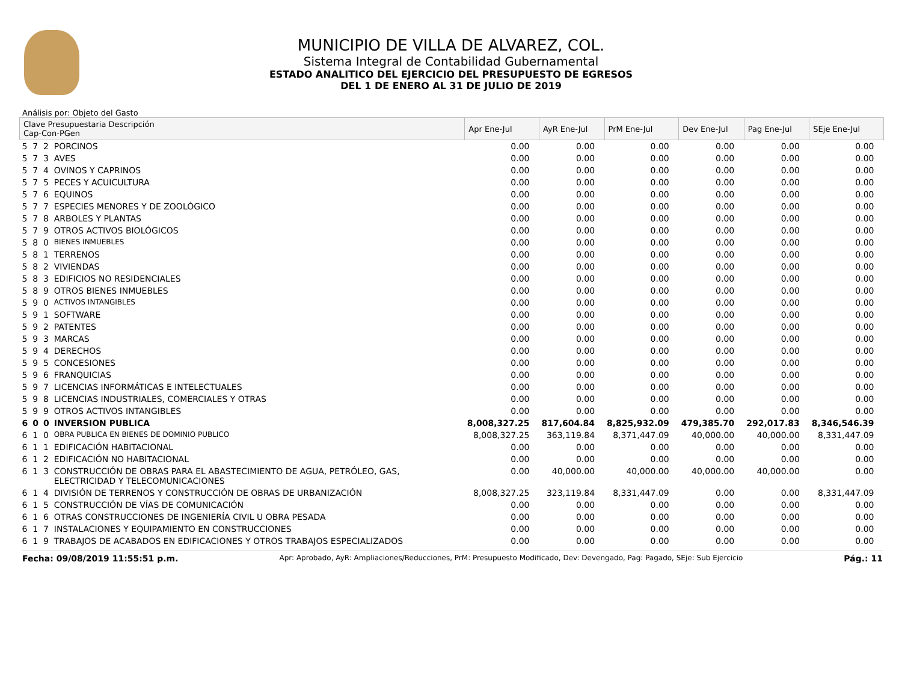MUNICIPIO DE VILLA DE ALVAREZ, COL.
Sistema Integral de Contabilidad Gubernamental
ESTADO ANALITICO DEL EJERCICIO DEL PRESUPUESTO DE EGRESOS
DEL 1 DE ENERO AL 31 DE JULIO DE 2019
Análisis por: Objeto del Gasto
| Clave Presupuestaria Descripción Cap-Con-PGen | | | | Apr Ene-Jul | AyR Ene-Jul | PrM Ene-Jul | Dev Ene-Jul | Pag Ene-Jul | SEje Ene-Jul |
| --- | --- | --- | --- | --- | --- | --- | --- | --- | --- |
| 5 | 7 | 2 | PORCINOS | 0.00 | 0.00 | 0.00 | 0.00 | 0.00 | 0.00 |
| 5 | 7 | 3 | AVES | 0.00 | 0.00 | 0.00 | 0.00 | 0.00 | 0.00 |
| 5 | 7 | 4 | OVINOS Y CAPRINOS | 0.00 | 0.00 | 0.00 | 0.00 | 0.00 | 0.00 |
| 5 | 7 | 5 | PECES Y ACUICULTURA | 0.00 | 0.00 | 0.00 | 0.00 | 0.00 | 0.00 |
| 5 | 7 | 6 | EQUINOS | 0.00 | 0.00 | 0.00 | 0.00 | 0.00 | 0.00 |
| 5 | 7 | 7 | ESPECIES MENORES Y DE ZOOLÓGICO | 0.00 | 0.00 | 0.00 | 0.00 | 0.00 | 0.00 |
| 5 | 7 | 8 | ARBOLES Y PLANTAS | 0.00 | 0.00 | 0.00 | 0.00 | 0.00 | 0.00 |
| 5 | 7 | 9 | OTROS ACTIVOS BIOLÓGICOS | 0.00 | 0.00 | 0.00 | 0.00 | 0.00 | 0.00 |
| 5 | 8 | 0 | BIENES INMUEBLES | 0.00 | 0.00 | 0.00 | 0.00 | 0.00 | 0.00 |
| 5 | 8 | 1 | TERRENOS | 0.00 | 0.00 | 0.00 | 0.00 | 0.00 | 0.00 |
| 5 | 8 | 2 | VIVIENDAS | 0.00 | 0.00 | 0.00 | 0.00 | 0.00 | 0.00 |
| 5 | 8 | 3 | EDIFICIOS NO RESIDENCIALES | 0.00 | 0.00 | 0.00 | 0.00 | 0.00 | 0.00 |
| 5 | 8 | 9 | OTROS BIENES INMUEBLES | 0.00 | 0.00 | 0.00 | 0.00 | 0.00 | 0.00 |
| 5 | 9 | 0 | ACTIVOS INTANGIBLES | 0.00 | 0.00 | 0.00 | 0.00 | 0.00 | 0.00 |
| 5 | 9 | 1 | SOFTWARE | 0.00 | 0.00 | 0.00 | 0.00 | 0.00 | 0.00 |
| 5 | 9 | 2 | PATENTES | 0.00 | 0.00 | 0.00 | 0.00 | 0.00 | 0.00 |
| 5 | 9 | 3 | MARCAS | 0.00 | 0.00 | 0.00 | 0.00 | 0.00 | 0.00 |
| 5 | 9 | 4 | DERECHOS | 0.00 | 0.00 | 0.00 | 0.00 | 0.00 | 0.00 |
| 5 | 9 | 5 | CONCESIONES | 0.00 | 0.00 | 0.00 | 0.00 | 0.00 | 0.00 |
| 5 | 9 | 6 | FRANQUICIAS | 0.00 | 0.00 | 0.00 | 0.00 | 0.00 | 0.00 |
| 5 | 9 | 7 | LICENCIAS INFORMÁTICAS E INTELECTUALES | 0.00 | 0.00 | 0.00 | 0.00 | 0.00 | 0.00 |
| 5 | 9 | 8 | LICENCIAS INDUSTRIALES, COMERCIALES Y OTRAS | 0.00 | 0.00 | 0.00 | 0.00 | 0.00 | 0.00 |
| 5 | 9 | 9 | OTROS ACTIVOS INTANGIBLES | 0.00 | 0.00 | 0.00 | 0.00 | 0.00 | 0.00 |
| 6 | 0 | 0 | INVERSION PUBLICA | 8,008,327.25 | 817,604.84 | 8,825,932.09 | 479,385.70 | 292,017.83 | 8,346,546.39 |
| 6 | 1 | 0 | OBRA PUBLICA EN BIENES DE DOMINIO PUBLICO | 8,008,327.25 | 363,119.84 | 8,371,447.09 | 40,000.00 | 40,000.00 | 8,331,447.09 |
| 6 | 1 | 1 | EDIFICACIÓN HABITACIONAL | 0.00 | 0.00 | 0.00 | 0.00 | 0.00 | 0.00 |
| 6 | 1 | 2 | EDIFICACIÓN NO HABITACIONAL | 0.00 | 0.00 | 0.00 | 0.00 | 0.00 | 0.00 |
| 6 | 1 | 3 | CONSTRUCCIÓN DE OBRAS PARA EL ABASTECIMIENTO DE AGUA, PETRÓLEO, GAS, ELECTRICIDAD Y TELECOMUNICACIONES | 0.00 | 40,000.00 | 40,000.00 | 40,000.00 | 40,000.00 | 0.00 |
| 6 | 1 | 4 | DIVISIÓN DE TERRENOS Y CONSTRUCCIÓN DE OBRAS DE URBANIZACIÓN | 8,008,327.25 | 323,119.84 | 8,331,447.09 | 0.00 | 0.00 | 8,331,447.09 |
| 6 | 1 | 5 | CONSTRUCCIÓN DE VÍAS DE COMUNICACIÓN | 0.00 | 0.00 | 0.00 | 0.00 | 0.00 | 0.00 |
| 6 | 1 | 6 | OTRAS CONSTRUCCIONES DE INGENIERÍA CIVIL U OBRA PESADA | 0.00 | 0.00 | 0.00 | 0.00 | 0.00 | 0.00 |
| 6 | 1 | 7 | INSTALACIONES Y EQUIPAMIENTO EN CONSTRUCCIONES | 0.00 | 0.00 | 0.00 | 0.00 | 0.00 | 0.00 |
| 6 | 1 | 9 | TRABAJOS DE ACABADOS EN EDIFICACIONES Y OTROS TRABAJOS ESPECIALIZADOS | 0.00 | 0.00 | 0.00 | 0.00 | 0.00 | 0.00 |
Fecha: 09/08/2019 11:55:51 p.m. Apr: Aprobado, AyR: Ampliaciones/Reducciones, PrM: Presupuesto Modificado, Dev: Devengado, Pag: Pagado, SEje: Sub Ejercicio Pág.: 11